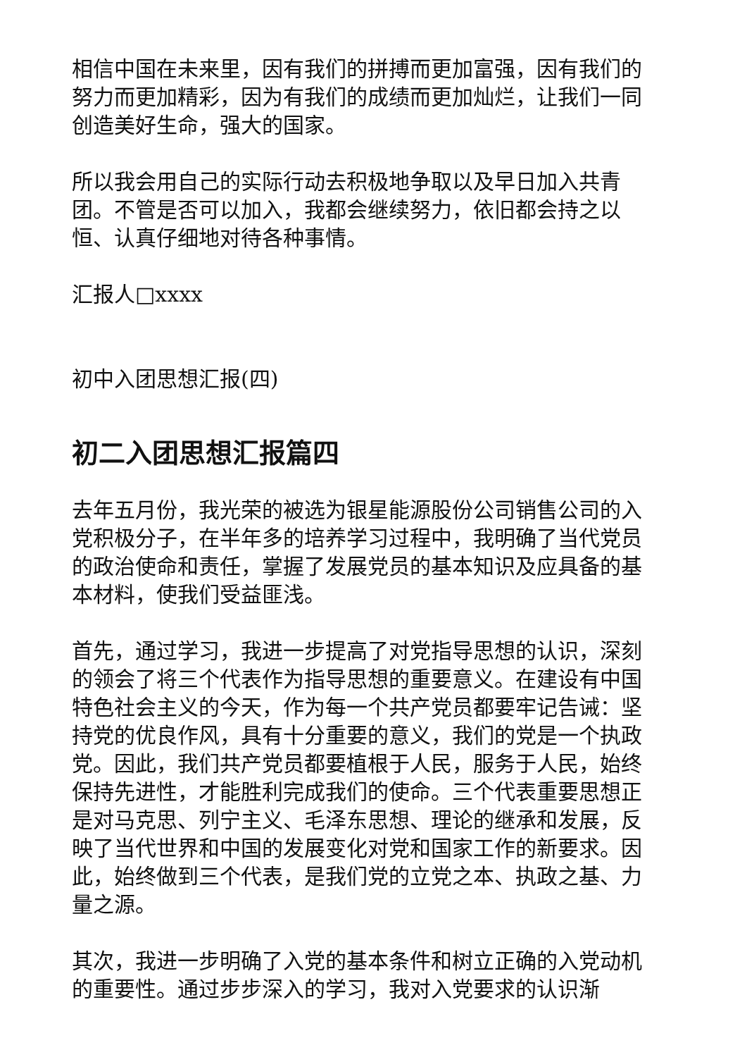相信中国在未来里，因有我们的拼搏而更加富强，因有我们的努力而更加精彩，因为有我们的成绩而更加灿烂，让我们一同创造美好生命，强大的国家。
所以我会用自己的实际行动去积极地争取以及早日加入共青团。不管是否可以加入，我都会继续努力，依旧都会持之以恒、认真仔细地对待各种事情。
汇报人□xxxx
初中入团思想汇报(四)
初二入团思想汇报篇四
去年五月份，我光荣的被选为银星能源股份公司销售公司的入党积极分子，在半年多的培养学习过程中，我明确了当代党员的政治使命和责任，掌握了发展党员的基本知识及应具备的基本材料，使我们受益匪浅。
首先，通过学习，我进一步提高了对党指导思想的认识，深刻的领会了将三个代表作为指导思想的重要意义。在建设有中国特色社会主义的今天，作为每一个共产党员都要牢记告诫：坚持党的优良作风，具有十分重要的意义，我们的党是一个执政党。因此，我们共产党员都要植根于人民，服务于人民，始终保持先进性，才能胜利完成我们的使命。三个代表重要思想正是对马克思、列宁主义、毛泽东思想、理论的继承和发展，反映了当代世界和中国的发展变化对党和国家工作的新要求。因此，始终做到三个代表，是我们党的立党之本、执政之基、力量之源。
其次，我进一步明确了入党的基本条件和树立正确的入党动机的重要性。通过步步深入的学习，我对入党要求的认识渐